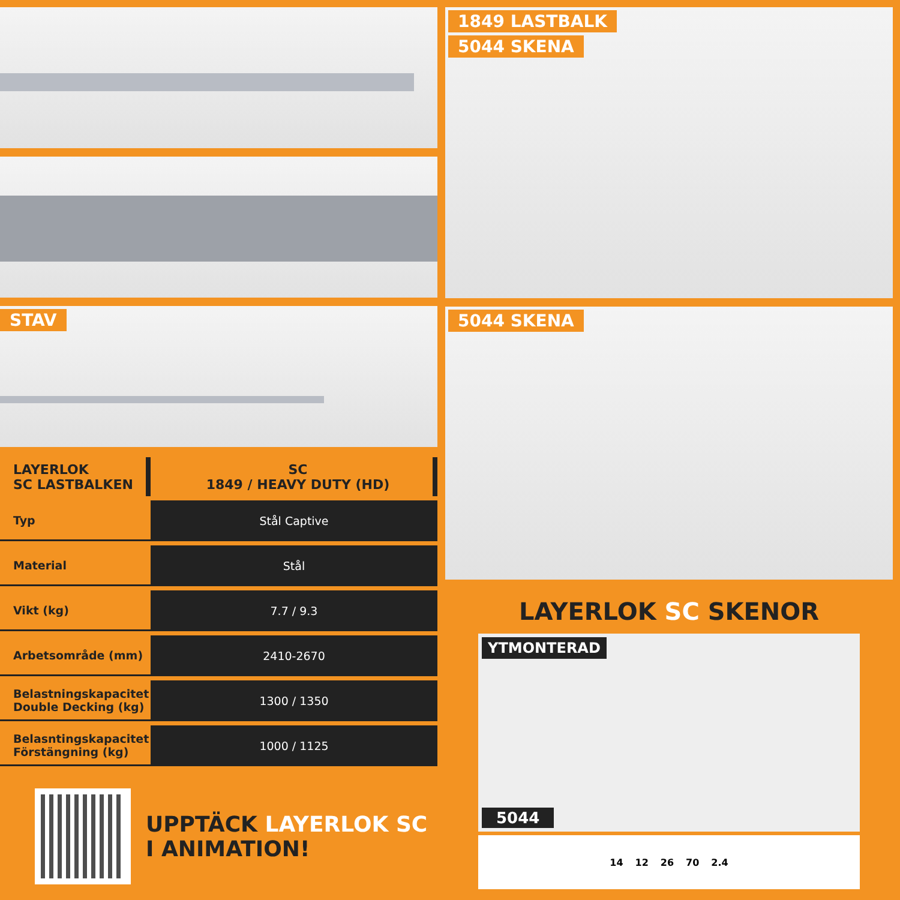STAV
| LAYERLOK SC LASTBALKEN | SC 1849 / HEAVY DUTY (HD) |
| --- | --- |
| Typ | Stål Captive |
| Material | Stål |
| Vikt (kg) | 7.7 / 9.3 |
| Arbetsområde (mm) | 2410-2670 |
| Belastningskapacitet Double Decking (kg) | 1300 / 1350 |
| Belasntingskapacitet Förstängning (kg) | 1000 / 1125 |
UPPTÄCK LAYERLOK SC
I ANIMATION!
1849 LASTBALK
5044 SKENA
5044 SKENA
LAYERLOK SC SKENOR
YTMONTERAD
5044
14 12 26 70 2.4